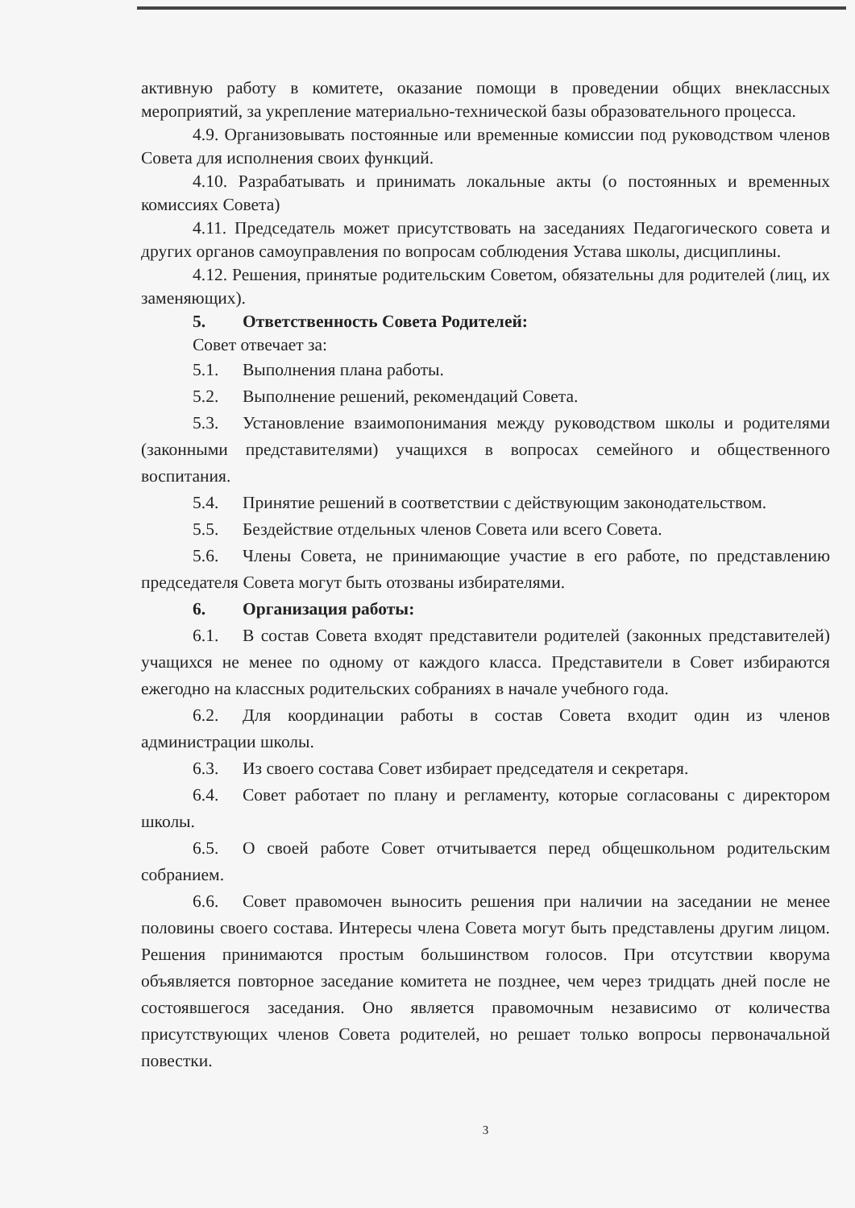активную работу в комитете, оказание помощи в проведении общих внеклассных мероприятий, за укрепление материально-технической базы образовательного процесса.
4.9. Организовывать постоянные или временные комиссии под руководством членов Совета для исполнения своих функций.
4.10. Разрабатывать и принимать локальные акты (о постоянных и временных комиссиях Совета)
4.11. Председатель может присутствовать на заседаниях Педагогического совета и других органов самоуправления по вопросам соблюдения Устава школы, дисциплины.
4.12. Решения, принятые родительским Советом, обязательны для родителей (лиц, их заменяющих).
5. Ответственность Совета Родителей:
Совет отвечает за:
5.1. Выполнения плана работы.
5.2. Выполнение решений, рекомендаций Совета.
5.3. Установление взаимопонимания между руководством школы и родителями (законными представителями) учащихся в вопросах семейного и общественного воспитания.
5.4. Принятие решений в соответствии с действующим законодательством.
5.5. Бездействие отдельных членов Совета или всего Совета.
5.6. Члены Совета, не принимающие участие в его работе, по представлению председателя Совета могут быть отозваны избирателями.
6. Организация работы:
6.1. В состав Совета входят представители родителей (законных представителей) учащихся не менее по одному от каждого класса. Представители в Совет избираются ежегодно на классных родительских собраниях в начале учебного года.
6.2. Для координации работы в состав Совета входит один из членов администрации школы.
6.3. Из своего состава Совет избирает председателя и секретаря.
6.4. Совет работает по плану и регламенту, которые согласованы с директором школы.
6.5. О своей работе Совет отчитывается перед общешкольном родительским собранием.
6.6. Совет правомочен выносить решения при наличии на заседании не менее половины своего состава. Интересы члена Совета могут быть представлены другим лицом. Решения принимаются простым большинством голосов. При отсутствии кворума объявляется повторное заседание комитета не позднее, чем через тридцать дней после не состоявшегося заседания. Оно является правомочным независимо от количества присутствующих членов Совета родителей, но решает только вопросы первоначальной повестки.
3